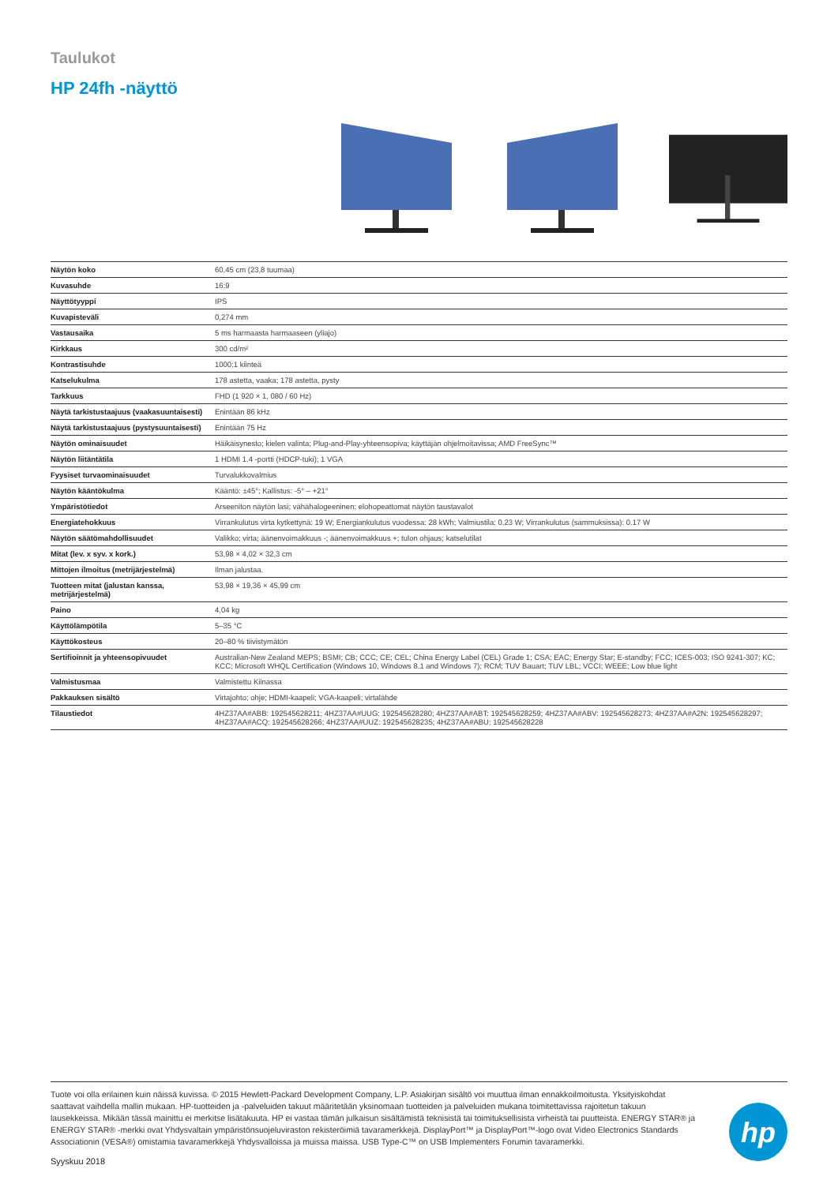Taulukot
HP 24fh -näyttö
| Näytön koko | 60,45 cm (23,8 tuumaa) |
| Kuvasuhde | 16:9 |
| Näyttötyyppi | IPS |
| Kuvapisteväli | 0,274 mm |
| Vastausaika | 5 ms harmaasta harmaaseen (yliajo) |
| Kirkkaus | 300 cd/m² |
| Kontrastisuhde | 1000:1 kiinteä |
| Katselukulma | 178 astetta, vaaka; 178 astetta, pysty |
| Tarkkuus | FHD (1 920 × 1, 080 / 60 Hz) |
| Näytä tarkistustaajuus (vaakasuuntaisesti) | Enintään 86 kHz |
| Näytä tarkistustaajuus (pystysuuntaisesti) | Enintään 75 Hz |
| Näytön ominaisuudet | Häikäisynesto; kielen valinta; Plug-and-Play-yhteensopiva; käyttäjän ohjelmoitavissa; AMD FreeSync™ |
| Näytön liitäntätila | 1 HDMI 1.4 -portti (HDCP-tuki); 1 VGA |
| Fyysiset turvaominaisuudet | Turvalukkovalmius |
| Näytön kääntökulma | Kääntö: ±45°; Kallistus: -5° – +21° |
| Ympäristötiedot | Arseeniton näytön lasi; vähähalogeeninen; elohopeattomat näytön taustavalot |
| Energiatehokkuus | Virrankulutus virta kytkettynä: 19 W; Energiankulutus vuodessa: 28 kWh; Valmiustila: 0.23 W; Virrankulutus (sammuksissa): 0.17 W |
| Näytön säätömahdollisuudet | Valikko; virta; äänenvoimakkuus -; äänenvoimakkuus +; tulon ohjaus; katselutilat |
| Mitat (lev. x syv. x kork.) | 53,98 × 4,02 × 32,3 cm |
| Mittojen ilmoitus (metrijärjestelmä) | Ilman jalustaa. |
| Tuotteen mitat (jalustan kanssa, metrijärjestelmä) | 53,98 × 19,36 × 45,99 cm |
| Paino | 4,04 kg |
| Käyttölämpötila | 5–35 °C |
| Käyttökosteus | 20–80 % tiivistymätön |
| Sertifioinnit ja yhteensopivuudet | Australian-New Zealand MEPS; BSMI; CB; CCC; CE; CEL; China Energy Label (CEL) Grade 1; CSA; EAC; Energy Star; E-standby; FCC; ICES-003; ISO 9241-307; KC; KCC; Microsoft WHQL Certification (Windows 10, Windows 8.1 and Windows 7); RCM; TUV Bauart; TUV LBL; VCCI; WEEE; Low blue light |
| Valmistusmaa | Valmistettu Kiinassa |
| Pakkauksen sisältö | Virtajohto; ohje; HDMI-kaapeli; VGA-kaapeli; virtalähde |
| Tilaustiedot | 4HZ37AA#ABB: 192545628211; 4HZ37AA#UUG: 192545628280; 4HZ37AA#ABT: 192545628259; 4HZ37AA#ABV: 192545628273; 4HZ37AA#A2N: 192545628297; 4HZ37AA#ACQ: 192545628266; 4HZ37AA#UUZ: 192545628235; 4HZ37AA#ABU: 192545628228 |
Tuote voi olla erilainen kuin näissä kuvissa. © 2015 Hewlett-Packard Development Company, L.P. Asiakirjan sisältö voi muuttua ilman ennakkoilmoitusta. Yksityiskohdat saattavat vaihdella mallin mukaan. HP-tuotteiden ja -palveluiden takuut määritetään yksinomaan tuotteiden ja palveluiden mukana toimitettavissa rajoitetun takuun lausekkeissa. Mikään tässä mainittu ei merkitse lisätakuuta. HP ei vastaa tämän julkaisun sisältämistä teknisistä tai toimituksellisista virheistä tai puutteista. ENERGY STAR® ja ENERGY STAR® -merkki ovat Yhdysvaltain ympäristönsuojeluviraston rekisteröimiä tavaramerkkejä. DisplayPort™ ja DisplayPort™-logo ovat Video Electronics Standards Associationin (VESA®) omistamia tavaramerkkejä Yhdysvalloissa ja muissa maissa. USB Type-C™ on USB Implementers Forumin tavaramerkki.
hp
Syyskuu 2018